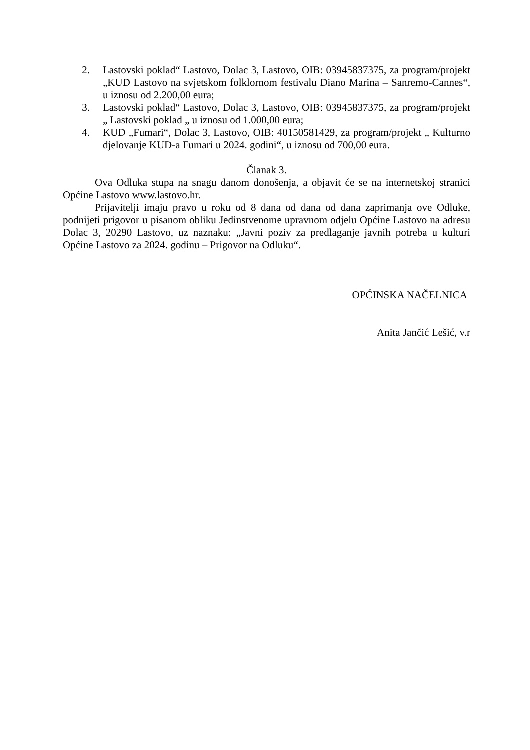2. Lastovski poklad“ Lastovo, Dolac 3, Lastovo, OIB: 03945837375, za program/projekt „KUD Lastovo na svjetskom folklornom festivalu Diano Marina – Sanremo-Cannes“, u iznosu od 2.200,00 eura;
3. Lastovski poklad“ Lastovo, Dolac 3, Lastovo, OIB: 03945837375, za program/projekt „ Lastovski poklad „ u iznosu od 1.000,00 eura;
4. KUD „Fumari“, Dolac 3, Lastovo, OIB: 40150581429, za program/projekt „ Kulturno djelovanje KUD-a Fumari u 2024. godini“, u iznosu od 700,00 eura.
Članak 3.
Ova Odluka stupa na snagu danom donošenja, a objavit će se na internetskoj stranici Općine Lastovo www.lastovo.hr.
Prijavitelji imaju pravo u roku od 8 dana od dana od dana zaprimanja ove Odluke, podnijeti prigovor u pisanom obliku Jedinstvenome upravnom odjelu Općine Lastovo na adresu Dolac 3, 20290 Lastovo, uz naznaku: „Javni poziv za predlaganje javnih potreba u kulturi Općine Lastovo za 2024. godinu – Prigovor na Odluku“.
OPĆINSKA NAČELNICA
Anita Jančić Lešić, v.r